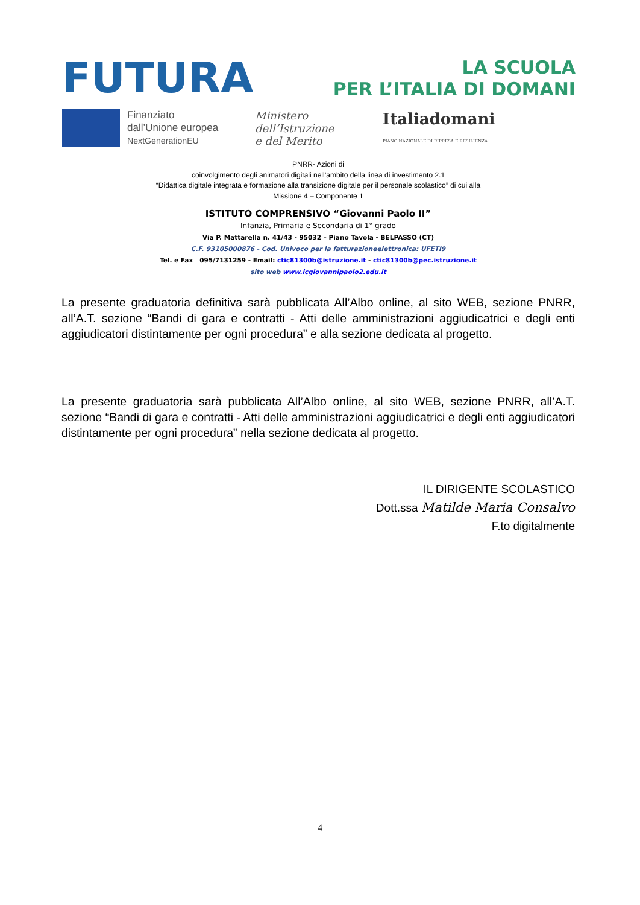FUTURA
LA SCUOLA
PER L’ITALIA DI DOMANI
Finanziato
dall’Unione europea
NextGenerationEU
Ministero dell’Istruzione
e del Merito
Italiadomani
PIANO NAZIONALE DI RIPRESA E RESILIENZA
PNRR- Azioni di
coinvolgimento degli animatori digitali nell’ambito della linea di investimento 2.1
“Didattica digitale integrata e formazione alla transizione digitale per il personale scolastico” di cui alla
Missione 4 – Componente 1
ISTITUTO COMPRENSIVO “Giovanni Paolo II”
Infanzia, Primaria e Secondaria di 1° grado
Via P. Mattarella n. 41/43 - 95032 – Piano Tavola - BELPASSO (CT)
C.F. 93105000876 - Cod. Univoco per la fatturazioneelettronica: UFETI9
Tel. e Fax 095/7131259 - Email: ctic81300b@istruzione.it - ctic81300b@pec.istruzione.it
sito web www.icgiovannipaolo2.edu.it
La presente graduatoria definitiva sarà pubblicata All’Albo online, al sito WEB, sezione PNRR, all’A.T. sezione “Bandi di gara e contratti - Atti delle amministrazioni aggiudicatrici e degli enti aggiudicatori distintamente per ogni procedura” e alla sezione dedicata al progetto.
La presente graduatoria sarà pubblicata All’Albo online, al sito WEB, sezione PNRR, all’A.T. sezione “Bandi di gara e contratti - Atti delle amministrazioni aggiudicatrici e degli enti aggiudicatori distintamente per ogni procedura” nella sezione dedicata al progetto.
IL DIRIGENTE SCOLASTICO
Dott.ssa Matilde Maria Consalvo
F.to digitalmente
4